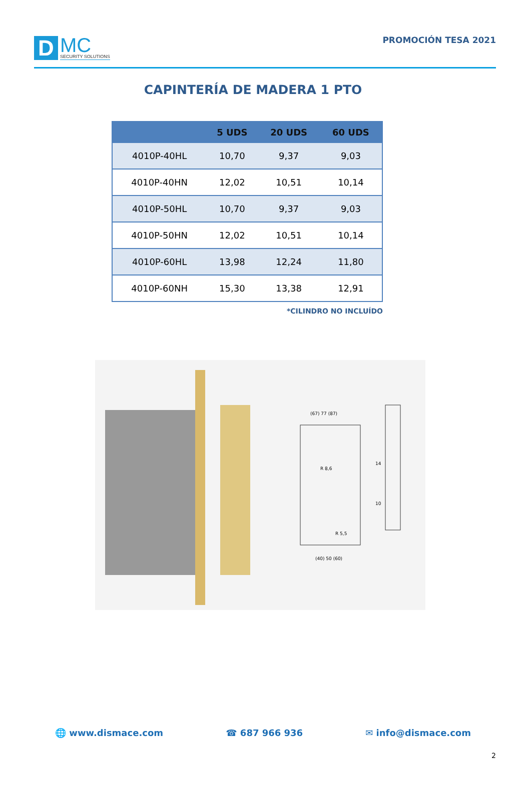D
MC
SECURITY SOLUTIONS
PROMOCIÓN TESA 2021
CAPINTERÍA DE MADERA 1 PTO
| | 5 UDS | 20 UDS | 60 UDS |
| --- | --- | --- | --- |
| 4010P-40HL | 10,70 | 9,37 | 9,03 |
| 4010P-40HN | 12,02 | 10,51 | 10,14 |
| 4010P-50HL | 10,70 | 9,37 | 9,03 |
| 4010P-50HN | 12,02 | 10,51 | 10,14 |
| 4010P-60HL | 13,98 | 12,24 | 11,80 |
| 4010P-60NH | 15,30 | 13,38 | 12,91 |
*CILINDRO NO INCLUÍDO
(67) 77 (87)
(40) 50 (60)
14
10
R 5,5
R 8,6
🌐 www.dismace.com ☎ 687 966 936 ✉ info@dismace.com
2